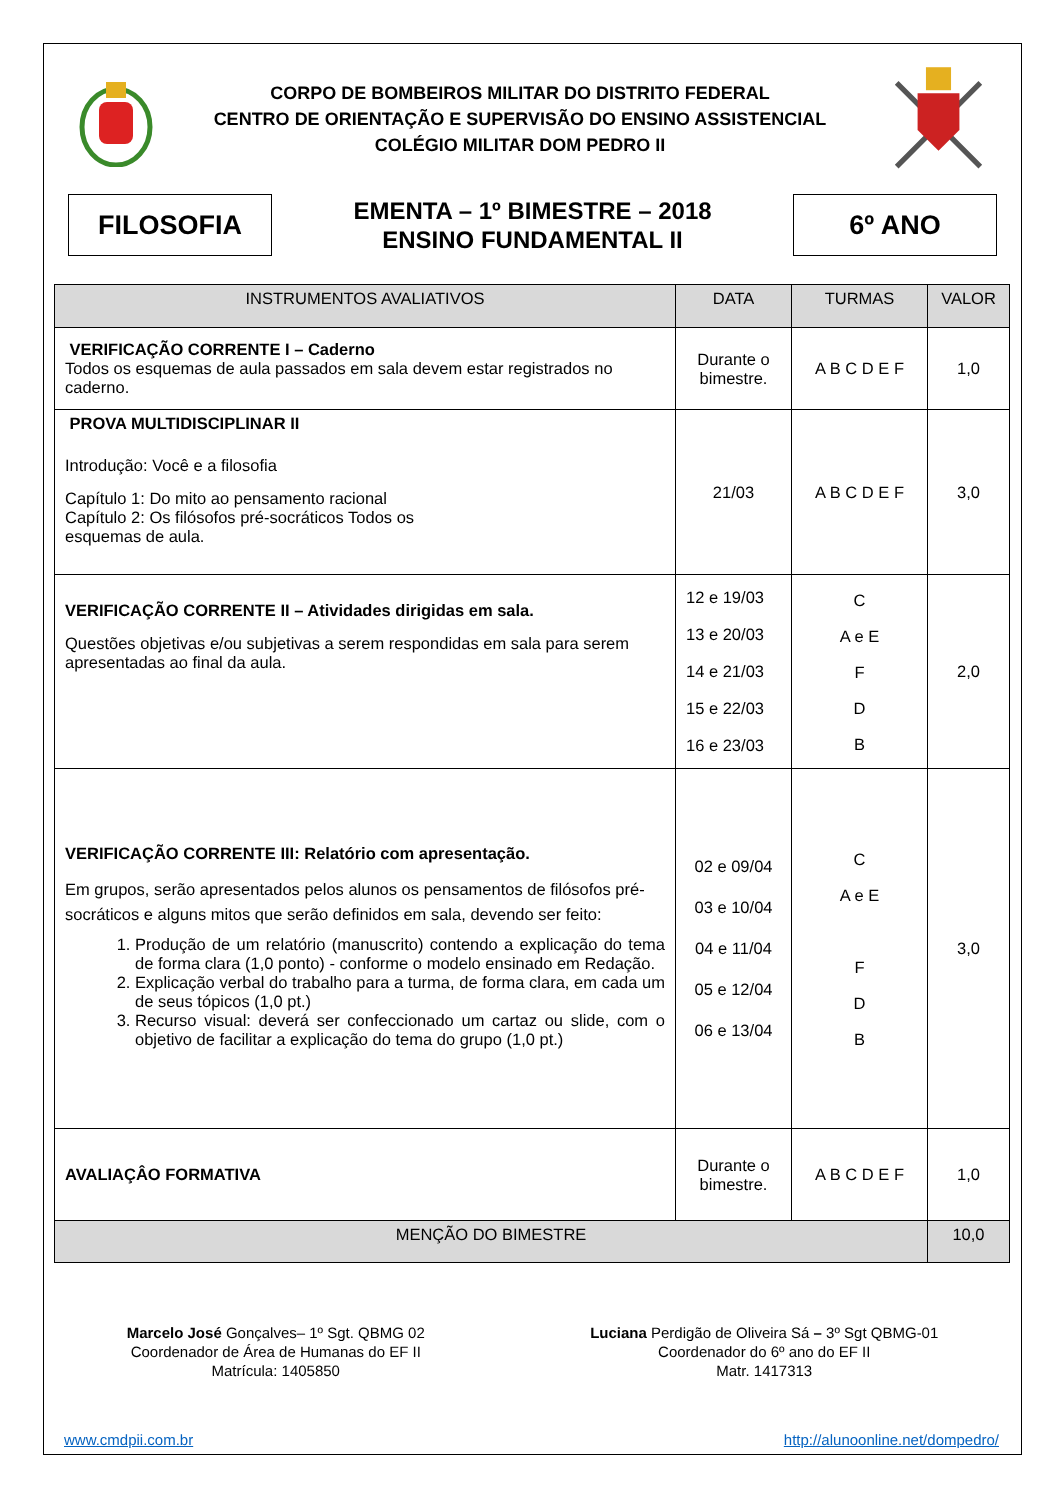CORPO DE BOMBEIROS MILITAR DO DISTRITO FEDERAL
CENTRO DE ORIENTAÇÃO E SUPERVISÃO DO ENSINO ASSISTENCIAL
COLÉGIO MILITAR DOM PEDRO II
FILOSOFIA
EMENTA – 1º BIMESTRE – 2018
ENSINO FUNDAMENTAL II
6º ANO
| INSTRUMENTOS AVALIATIVOS | DATA | TURMAS | VALOR |
| --- | --- | --- | --- |
| VERIFICAÇÃO CORRENTE I – Caderno Todos os esquemas de aula passados em sala devem estar registrados no caderno. | Durante o bimestre. | A B C D E F | 1,0 |
| PROVA MULTIDISCIPLINAR II Introdução: Você e a filosofia Capítulo 1: Do mito ao pensamento racional Capítulo 2: Os filósofos pré-socráticos Todos os esquemas de aula. | 21/03 | A B C D E F | 3,0 |
| VERIFICAÇÃO CORRENTE II – Atividades dirigidas em sala. Questões objetivas e/ou subjetivas a serem respondidas em sala para serem apresentadas ao final da aula. | 12 e 19/03 13 e 20/03 14 e 21/03 15 e 22/03 16 e 23/03 | C A e E F D B | 2,0 |
| VERIFICAÇÃO CORRENTE III: Relatório com apresentação. Em grupos, serão apresentados pelos alunos os pensamentos de filósofos pré-socráticos e alguns mitos que serão definidos em sala, devendo ser feito: 1. Produção de um relatório (manuscrito) contendo a explicação do tema de forma clara (1,0 ponto) - conforme o modelo ensinado em Redação. 2. Explicação verbal do trabalho para a turma, de forma clara, em cada um de seus tópicos (1,0 pt.) 3. Recurso visual: deverá ser confeccionado um cartaz ou slide, com o objetivo de facilitar a explicação do tema do grupo (1,0 pt.) | 02 e 09/04 03 e 10/04 04 e 11/04 05 e 12/04 06 e 13/04 | C A e E F D B | 3,0 |
| AVALIAÇÂO FORMATIVA | Durante o bimestre. | A B C D E F | 1,0 |
| MENÇÃO DO BIMESTRE | | | 10,0 |
Marcelo José Gonçalves– 1º Sgt. QBMG 02
Coordenador de Área de Humanas do EF II
Matrícula: 1405850
Luciana Perdigão de Oliveira Sá – 3º Sgt QBMG-01
Coordenador do 6º ano do EF II
Matr. 1417313
www.cmdpii.com.br http://alunoonline.net/dompedro/